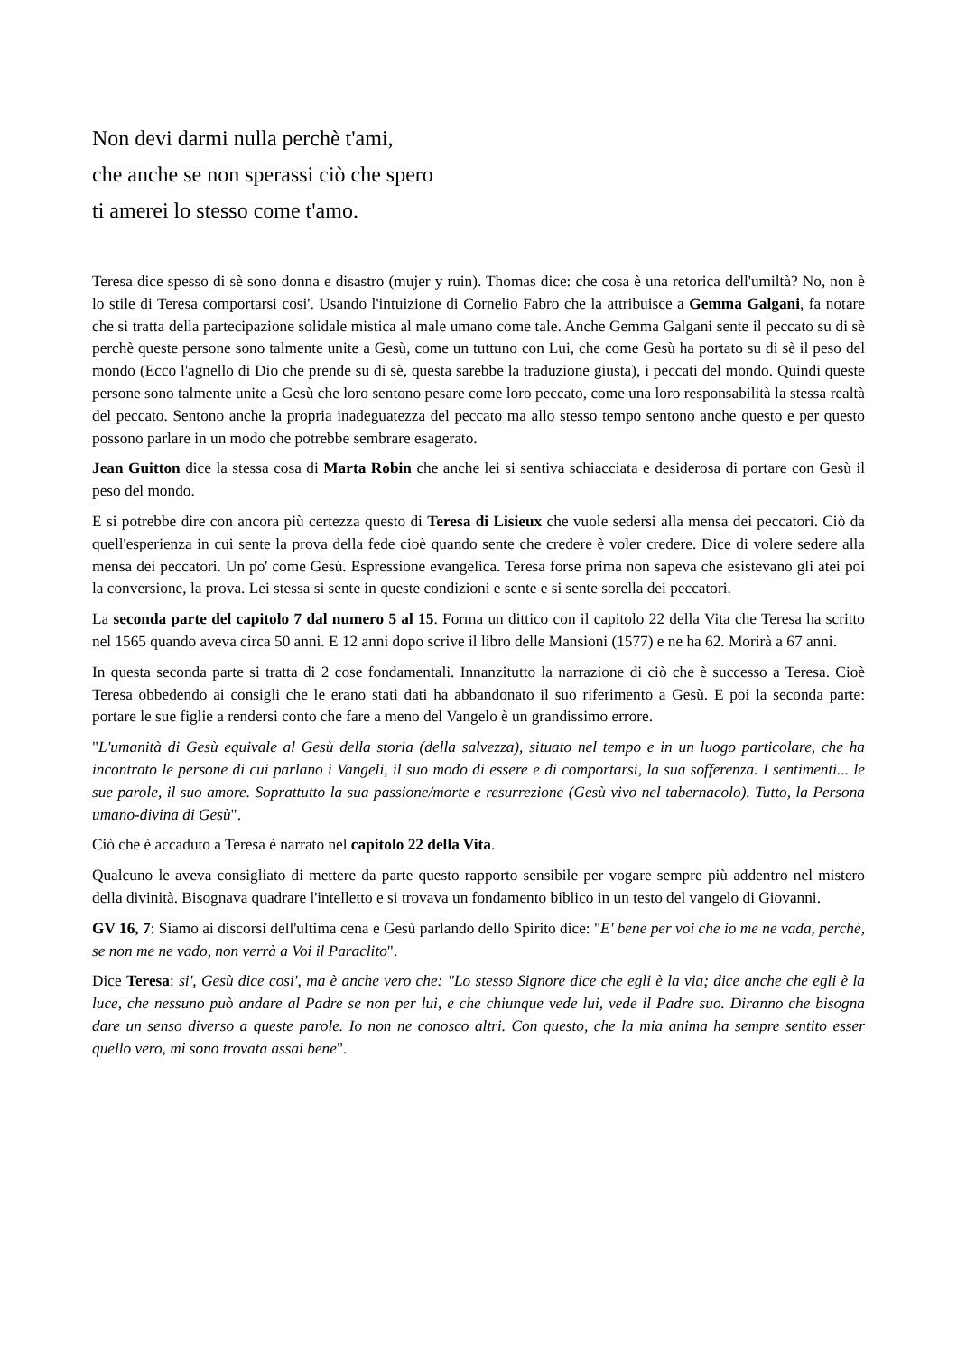Non devi darmi nulla perchè t'ami,
che anche se non sperassi ciò che spero
ti amerei lo stesso come t'amo.
Teresa dice spesso di sè sono donna e disastro (mujer y ruin). Thomas dice: che cosa è una retorica dell'umiltà? No, non è lo stile di Teresa comportarsi cosi'. Usando l'intuizione di Cornelio Fabro che la attribuisce a Gemma Galgani, fa notare che si tratta della partecipazione solidale mistica al male umano come tale. Anche Gemma Galgani sente il peccato su di sè perchè queste persone sono talmente unite a Gesù, come un tuttuno con Lui, che come Gesù ha portato su di sè il peso del mondo (Ecco l'agnello di Dio che prende su di sè, questa sarebbe la traduzione giusta), i peccati del mondo. Quindi queste persone sono talmente unite a Gesù che loro sentono pesare come loro peccato, come una loro responsabilità la stessa realtà del peccato. Sentono anche la propria inadeguatezza del peccato ma allo stesso tempo sentono anche questo e per questo possono parlare in un modo che potrebbe sembrare esagerato.
Jean Guitton dice la stessa cosa di Marta Robin che anche lei si sentiva schiacciata e desiderosa di portare con Gesù il peso del mondo.
E si potrebbe dire con ancora più certezza questo di Teresa di Lisieux che vuole sedersi alla mensa dei peccatori. Ciò da quell'esperienza in cui sente la prova della fede cioè quando sente che credere è voler credere. Dice di volere sedere alla mensa dei peccatori. Un po' come Gesù. Espressione evangelica. Teresa forse prima non sapeva che esistevano gli atei poi la conversione, la prova. Lei stessa si sente in queste condizioni e sente e si sente sorella dei peccatori.
La seconda parte del capitolo 7 dal numero 5 al 15. Forma un dittico con il capitolo 22 della Vita che Teresa ha scritto nel 1565 quando aveva circa 50 anni. E 12 anni dopo scrive il libro delle Mansioni (1577) e ne ha 62. Morirà a 67 anni.
In questa seconda parte si tratta di 2 cose fondamentali. Innanzitutto la narrazione di ciò che è successo a Teresa. Cioè Teresa obbedendo ai consigli che le erano stati dati ha abbandonato il suo riferimento a Gesù. E poi la seconda parte: portare le sue figlie a rendersi conto che fare a meno del Vangelo è un grandissimo errore.
"L'umanità di Gesù equivale al Gesù della storia (della salvezza), situato nel tempo e in un luogo particolare, che ha incontrato le persone di cui parlano i Vangeli, il suo modo di essere e di comportarsi, la sua sofferenza. I sentimenti... le sue parole, il suo amore. Soprattutto la sua passione/morte e resurrezione (Gesù vivo nel tabernacolo). Tutto, la Persona umano-divina di Gesù".
Ciò che è accaduto a Teresa è narrato nel capitolo 22 della Vita.
Qualcuno le aveva consigliato di mettere da parte questo rapporto sensibile per vogare sempre più addentro nel mistero della divinità. Bisognava quadrare l'intelletto e si trovava un fondamento biblico in un testo del vangelo di Giovanni.
GV 16, 7: Siamo ai discorsi dell'ultima cena e Gesù parlando dello Spirito dice: "E' bene per voi che io me ne vada, perchè, se non me ne vado, non verrà a Voi il Paraclito".
Dice Teresa: si', Gesù dice cosi', ma è anche vero che: "Lo stesso Signore dice che egli è la via; dice anche che egli è la luce, che nessuno può andare al Padre se non per lui, e che chiunque vede lui, vede il Padre suo. Diranno che bisogna dare un senso diverso a queste parole. Io non ne conosco altri. Con questo, che la mia anima ha sempre sentito esser quello vero, mi sono trovata assai bene".